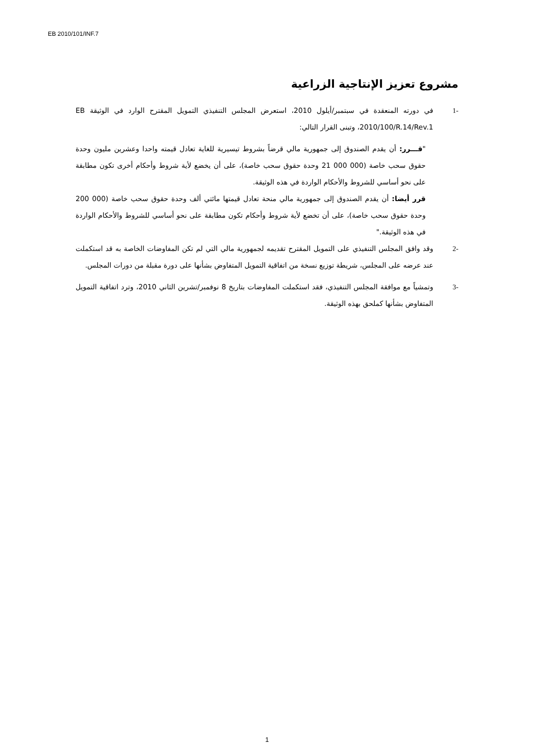EB 2010/101/INF.7
مشروع تعزيز الإنتاجية الزراعية
-1 في دورته المنعقدة في سبتمبر/أيلول 2010، استعرض المجلس التنفيذي التمويل المقترح الوارد في الوثيقة EB 2010/100/R.14/Rev.1، وتبنى القرار التالي:
"قـــرر: أن يقدم الصندوق إلى جمهورية مالي قرضاً بشروط تيسيرية للغاية تعادل قيمته واحدا وعشرين مليون وحدة حقوق سحب خاصة (000 000 21 وحدة حقوق سحب خاصة)، على أن يخضع لأية شروط وأحكام أخرى تكون مطابقة على نحو أساسي للشروط والأحكام الواردة في هذه الوثيقة.
قرر أيضا: أن يقدم الصندوق إلى جمهورية مالي منحة تعادل قيمتها مائتي ألف وحدة حقوق سحب خاصة (000 200 وحدة حقوق سحب خاصة)، على أن تخضع لأية شروط وأحكام تكون مطابقة على نحو أساسي للشروط والأحكام الواردة في هذه الوثيقة."
-2 وقد وافق المجلس التنفيذي على التمويل المقترح تقديمه لجمهورية مالي التي لم تكن المفاوضات الخاصة به قد استكملت عند عرضه على المجلس، شريطة توزيع نسخة من اتفاقية التمويل المتفاوض بشأنها على دورة مقبلة من دورات المجلس.
-3 وتمشياً مع موافقة المجلس التنفيذي، فقد استكملت المفاوضات بتاريخ 8 نوفمبر/تشرين الثاني 2010، وترد اتفاقية التمويل المتفاوض بشأنها كملحق بهذه الوثيقة.
1